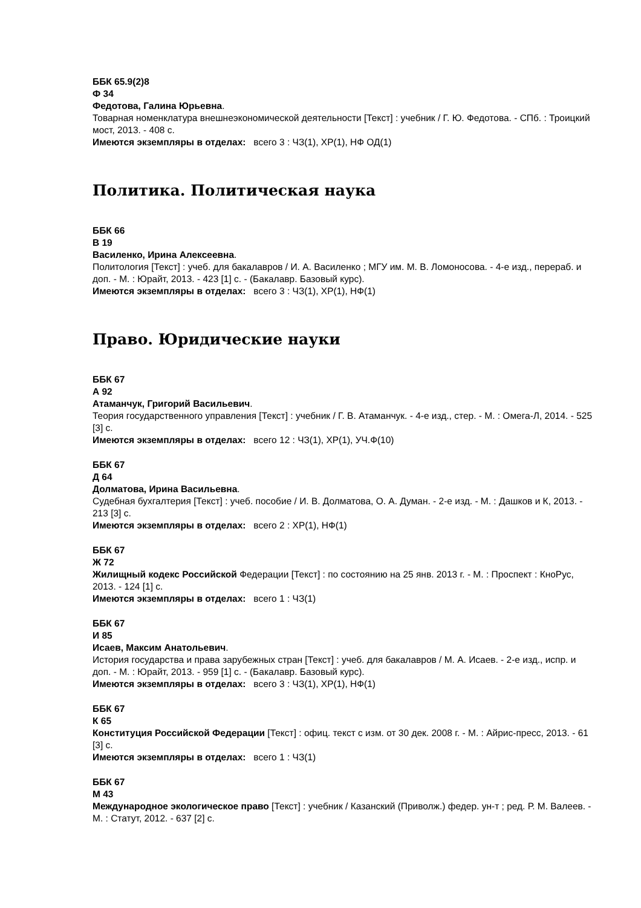ББК 65.9(2)8
Ф 34
Федотова, Галина Юрьевна.
Товарная номенклатура внешнеэкономической деятельности [Текст] : учебник / Г. Ю. Федотова. - СПб. : Троицкий мост, 2013. - 408 с.
Имеются экземпляры в отделах: всего 3 : ЧЗ(1), ХР(1), НФ ОД(1)
Политика. Политическая наука
ББК 66
В 19
Василенко, Ирина Алексеевна.
Политология [Текст] : учеб. для бакалавров / И. А. Василенко ; МГУ им. М. В. Ломоносова. - 4-е изд., перераб. и доп. - М. : Юрайт, 2013. - 423 [1] с. - (Бакалавр. Базовый курс).
Имеются экземпляры в отделах: всего 3 : ЧЗ(1), ХР(1), НФ(1)
Право. Юридические науки
ББК 67
А 92
Атаманчук, Григорий Васильевич.
Теория государственного управления [Текст] : учебник / Г. В. Атаманчук. - 4-е изд., стер. - М. : Омега-Л, 2014. - 525 [3] с.
Имеются экземпляры в отделах: всего 12 : ЧЗ(1), ХР(1), УЧ.Ф(10)
ББК 67
Д 64
Долматова, Ирина Васильевна.
Судебная бухгалтерия [Текст] : учеб. пособие / И. В. Долматова, О. А. Думан. - 2-е изд. - М. : Дашков и К, 2013. - 213 [3] с.
Имеются экземпляры в отделах: всего 2 : ХР(1), НФ(1)
ББК 67
Ж 72
Жилищный кодекс Российской Федерации [Текст] : по состоянию на 25 янв. 2013 г. - М. : Проспект : КноРус, 2013. - 124 [1] с.
Имеются экземпляры в отделах: всего 1 : ЧЗ(1)
ББК 67
И 85
Исаев, Максим Анатольевич.
История государства и права зарубежных стран [Текст] : учеб. для бакалавров / М. А. Исаев. - 2-е изд., испр. и доп. - М. : Юрайт, 2013. - 959 [1] с. - (Бакалавр. Базовый курс).
Имеются экземпляры в отделах: всего 3 : ЧЗ(1), ХР(1), НФ(1)
ББК 67
К 65
Конституция Российской Федерации [Текст] : офиц. текст с изм. от 30 дек. 2008 г. - М. : Айрис-пресс, 2013. - 61 [3] с.
Имеются экземпляры в отделах: всего 1 : ЧЗ(1)
ББК 67
М 43
Международное экологическое право [Текст] : учебник / Казанский (Приволж.) федер. ун-т ; ред. Р. М. Валеев. - М. : Статут, 2012. - 637 [2] с.